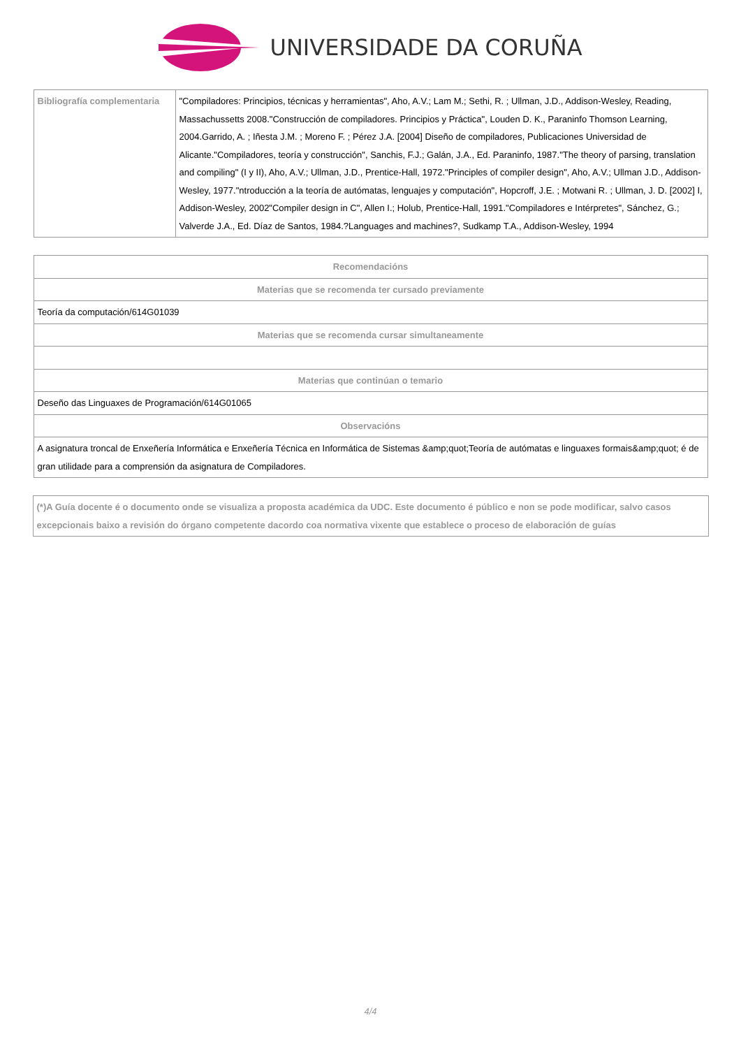UNIVERSIDADE DA CORUÑA
| Bibliografía complementaria | "Compiladores: Principios, técnicas y herramientas", Aho, A.V.; Lam M.; Sethi, R. ; Ullman, J.D., Addison-Wesley, Reading, Massachussetts 2008."Construcción de compiladores. Principios y Práctica", Louden D. K., Paraninfo Thomson Learning, 2004.Garrido, A. ; Iñesta J.M. ; Moreno F. ; Pérez J.A. [2004] Diseño de compiladores, Publicaciones Universidad de Alicante."Compiladores, teoría y construcción", Sanchis, F.J.; Galán, J.A., Ed. Paraninfo, 1987."The theory of parsing, translation and compiling" (I y II), Aho, A.V.; Ullman, J.D., Prentice-Hall, 1972."Principles of compiler design", Aho, A.V.; Ullman J.D., Addison-Wesley, 1977."ntroducción a la teoría de autómatas, lenguajes y computación", Hopcroff, J.E. ; Motwani R. ; Ullman, J. D. [2002] I, Addison-Wesley, 2002"Compiler design in C", Allen I.; Holub, Prentice-Hall, 1991."Compiladores e Intérpretes", Sánchez, G.; Valverde J.A., Ed. Díaz de Santos, 1984.?Languages and machines?, Sudkamp T.A., Addison-Wesley, 1994 |
| Recomendacións |
| --- |
| Materias que se recomenda ter cursado previamente |
| Teoría da computación/614G01039 |
| Materias que se recomenda cursar simultaneamente |
| Materias que continúan o temario |
| Deseño das Linguaxes de Programación/614G01065 |
| Observacións |
| A asignatura troncal de Enxeñería Informática e Enxeñería Técnica en Informática de Sistemas &amp;quot;Teoría de autómatas e linguaxes formais&amp;quot; é de gran utilidade para a comprensión da asignatura de Compiladores. |
(*)A Guía docente é o documento onde se visualiza a proposta académica da UDC. Este documento é público e non se pode modificar, salvo casos excepcionais baixo a revisión do órgano competente dacordo coa normativa vixente que establece o proceso de elaboración de guías
4/4